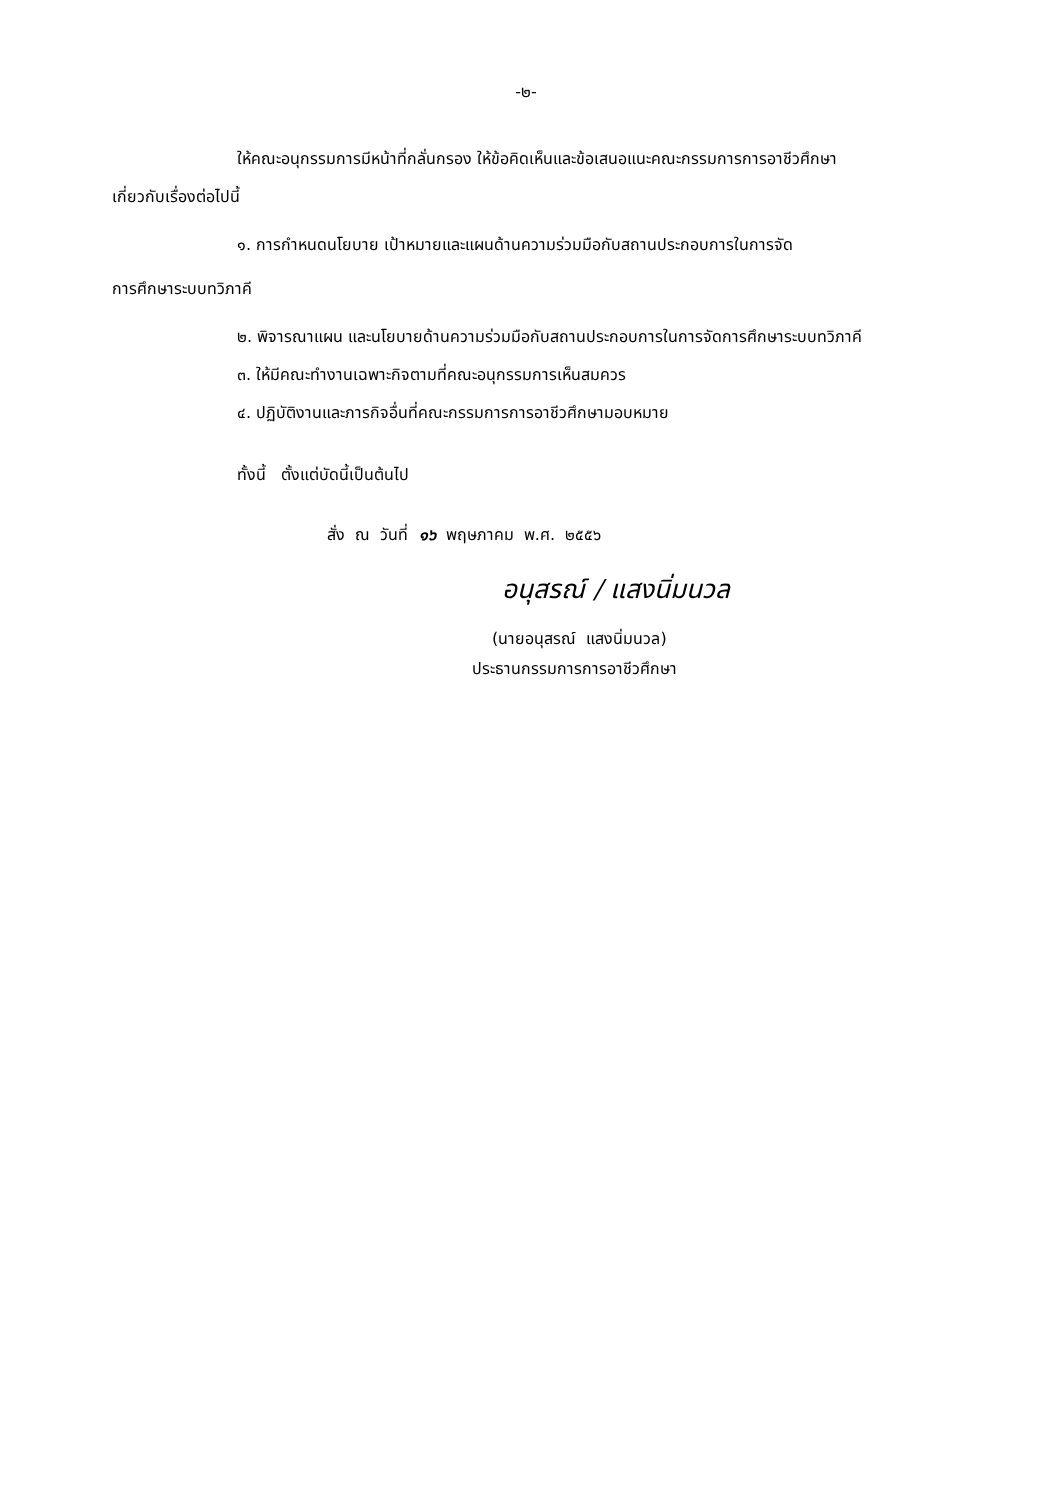-๒-
ให้คณะอนุกรรมการมีหน้าที่กลั่นกรอง ให้ข้อคิดเห็นและข้อเสนอแนะคณะกรรมการการอาชีวศึกษา
เกี่ยวกับเรื่องต่อไปนี้
๑. การกำหนดนโยบาย เป้าหมายและแผนด้านความร่วมมือกับสถานประกอบการในการจัด
การศึกษาระบบทวิภาคี
๒. พิจารณาแผน และนโยบายด้านความร่วมมือกับสถานประกอบการในการจัดการศึกษาระบบทวิภาคี
๓. ให้มีคณะทำงานเฉพาะกิจตามที่คณะอนุกรรมการเห็นสมควร
๔. ปฏิบัติงานและภารกิจอื่นที่คณะกรรมการการอาชีวศึกษามอบหมาย
ทั้งนี้ ตั้งแต่บัดนี้เป็นต้นไป
สั่ง ณ วันที่ ๑๖ พฤษภาคม พ.ศ. ๒๕๕๖
อนุสรณ์ / แสงนิ่มนวล
(นายอนุสรณ์ แสงนิ่มนวล)
ประธานกรรมการการอาชีวศึกษา